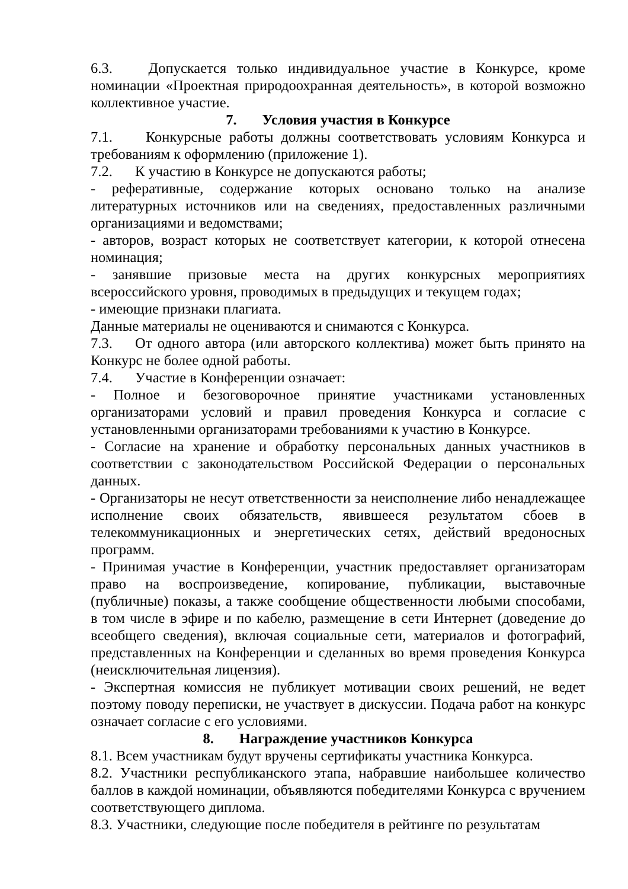6.3. Допускается только индивидуальное участие в Конкурсе, кроме номинации «Проектная природоохранная деятельность», в которой возможно коллективное участие.
7. Условия участия в Конкурсе
7.1. Конкурсные работы должны соответствовать условиям Конкурса и требованиям к оформлению (приложение 1).
7.2. К участию в Конкурсе не допускаются работы;
- реферативные, содержание которых основано только на анализе литературных источников или на сведениях, предоставленных различными организациями и ведомствами;
- авторов, возраст которых не соответствует категории, к которой отнесена номинация;
- занявшие призовые места на других конкурсных мероприятиях всероссийского уровня, проводимых в предыдущих и текущем годах;
- имеющие признаки плагиата.
Данные материалы не оцениваются и снимаются с Конкурса.
7.3. От одного автора (или авторского коллектива) может быть принято на Конкурс не более одной работы.
7.4. Участие в Конференции означает:
- Полное и безоговорочное принятие участниками установленных организаторами условий и правил проведения Конкурса и согласие с установленными организаторами требованиями к участию в Конкурсе.
- Согласие на хранение и обработку персональных данных участников в соответствии с законодательством Российской Федерации о персональных данных.
- Организаторы не несут ответственности за неисполнение либо ненадлежащее исполнение своих обязательств, явившееся результатом сбоев в телекоммуникационных и энергетических сетях, действий вредоносных программ.
- Принимая участие в Конференции, участник предоставляет организаторам право на воспроизведение, копирование, публикации, выставочные (публичные) показы, а также сообщение общественности любыми способами, в том числе в эфире и по кабелю, размещение в сети Интернет (доведение до всеобщего сведения), включая социальные сети, материалов и фотографий, представленных на Конференции и сделанных во время проведения Конкурса (неисключительная лицензия).
- Экспертная комиссия не публикует мотивации своих решений, не ведет поэтому поводу переписки, не участвует в дискуссии. Подача работ на конкурс означает согласие с его условиями.
8. Награждение участников Конкурса
8.1. Всем участникам будут вручены сертификаты участника Конкурса.
8.2. Участники республиканского этапа, набравшие наибольшее количество баллов в каждой номинации, объявляются победителями Конкурса с вручением соответствующего диплома.
8.3. Участники, следующие после победителя в рейтинге по результатам